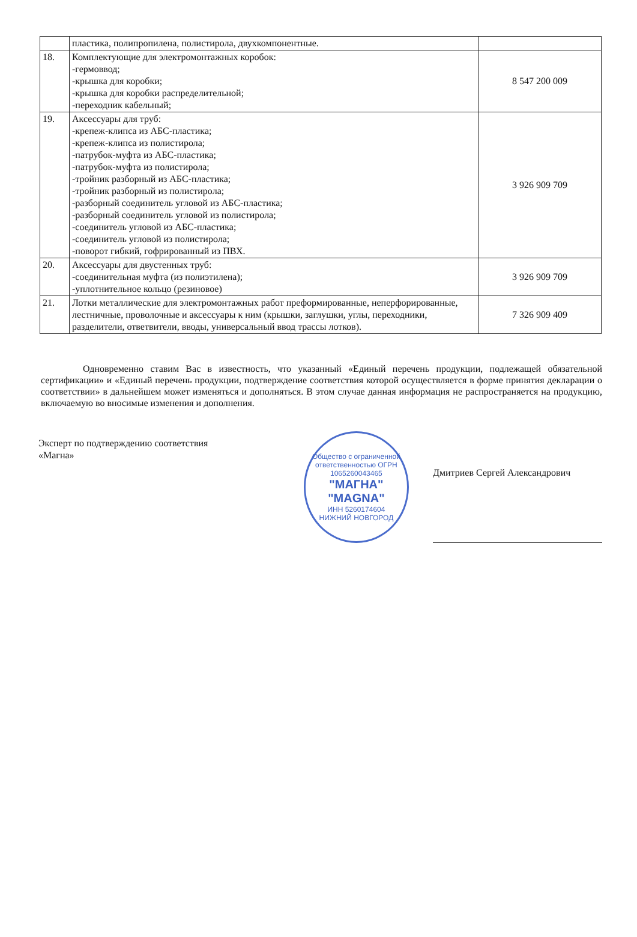| | пластика, полипропилена, полистирола, двухкомпонентные. | |
| 18. | Комплектующие для электромонтажных коробок: -гермоввод; -крышка для коробки; -крышка для коробки распределительной; -переходник кабельный; | 8 547 200 009 |
| 19. | Аксессуары для труб: -крепеж-клипса из АБС-пластика; -крепеж-клипса из полистирола; -патрубок-муфта из АБС-пластика; -патрубок-муфта из полистирола; -тройник разборный из АБС-пластика; -тройник разборный из полистирола; -разборный соединитель угловой из АБС-пластика; -разборный соединитель угловой из полистирола; -соединитель угловой из АБС-пластика; -соединитель угловой из полистирола; -поворот гибкий, гофрированный из ПВХ. | 3 926 909 709 |
| 20. | Аксессуары для двустенных труб: -соединительная муфта (из полиэтилена); -уплотнительное кольцо (резиновое) | 3 926 909 709 |
| 21. | Лотки металлические для электромонтажных работ преформированные, неперфорированные, лестничные, проволочные и аксессуары к ним (крышки, заглушки, углы, переходники, разделители, ответвители, вводы, универсальный ввод трассы лотков). | 7 326 909 409 |
Одновременно ставим Вас в известность, что указанный «Единый перечень продукции, подлежащей обязательной сертификации» и «Единый перечень продукции, подтверждение соответствия которой осуществляется в форме принятия декларации о соответствии» в дальнейшем может изменяться и дополняться. В этом случае данная информация не распространяется на продукцию, включаемую во вносимые изменения и дополнения.
Эксперт по подтверждению соответствия
«Магна»
Общество с ограниченной ответственностью ОГРН 1065260043465
"МАГНА"
"MAGNA"
ИНН 5260174604
НИЖНИЙ НОВГОРОД
Дмитриев Сергей Александрович